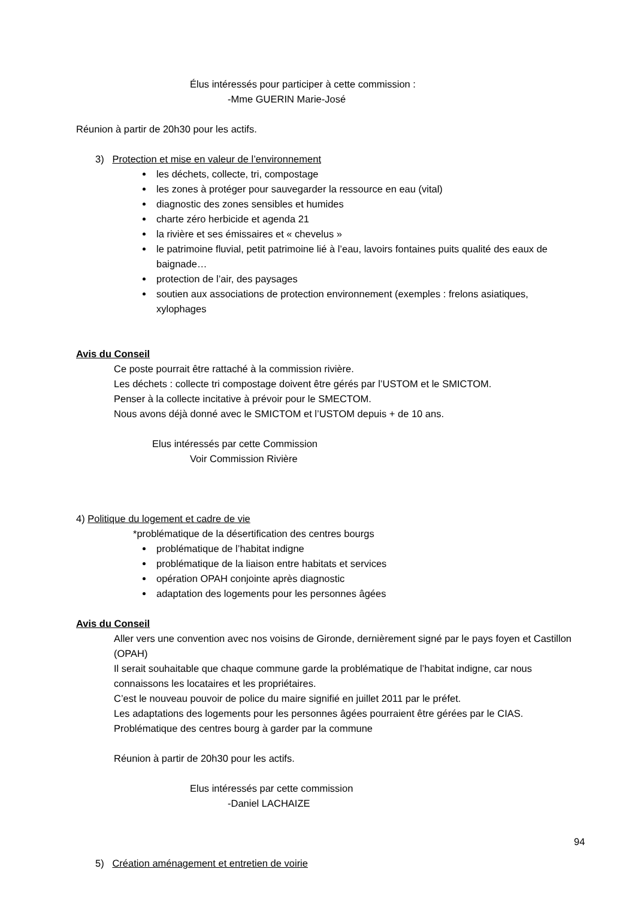Élus intéressés pour participer à cette commission :
-Mme GUERIN Marie-José
Réunion à partir de 20h30 pour les actifs.
3) Protection et mise en valeur de l’environnement
les déchets, collecte, tri, compostage
les zones à protéger pour sauvegarder la ressource en eau (vital)
diagnostic des zones sensibles et humides
charte zéro herbicide et agenda 21
la rivière et ses émissaires et « chevelus »
le patrimoine fluvial, petit patrimoine lié à l’eau, lavoirs fontaines puits qualité des eaux de baignade…
protection de l’air, des paysages
soutien aux associations de protection environnement (exemples : frelons asiatiques, xylophages
Avis du Conseil
Ce poste pourrait être rattaché à la commission rivière.
Les déchets : collecte tri compostage doivent être gérés par l’USTOM et le SMICTOM.
Penser à la collecte incitative à prévoir pour le SMECTOM.
Nous avons déjà donné avec le SMICTOM et l’USTOM depuis + de 10 ans.
Elus intéressés par cette Commission
Voir Commission Rivière
4) Politique du logement et cadre de vie
*problématique de la désertification des centres bourgs
problématique de l’habitat indigne
problématique de la liaison entre habitats et services
opération OPAH conjointe après diagnostic
adaptation des logements pour les personnes âgées
Avis du Conseil
Aller vers une convention avec nos voisins de Gironde, dernièrement signé par le pays foyen et Castillon (OPAH)
Il serait souhaitable que chaque commune garde la problématique de l’habitat indigne, car nous connaissons les locataires et les propriétaires.
C’est le nouveau pouvoir de police du maire signifié en juillet 2011 par le préfet.
Les adaptations des logements pour les personnes âgées pourraient être gérées par le CIAS.
Problématique des centres bourg à garder par la commune
Réunion à partir de 20h30 pour les actifs.
Elus intéressés par cette commission
-Daniel LACHAIZE
5) Création aménagement et entretien de voirie
94